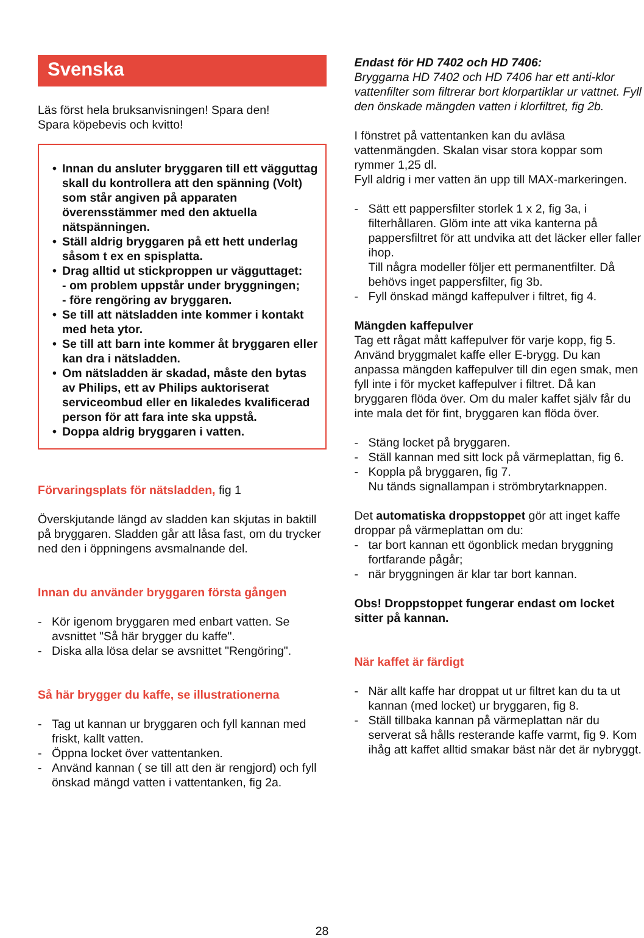Svenska
Läs först hela bruksanvisningen! Spara den!
Spara köpebevis och kvitto!
• Innan du ansluter bryggaren till ett vägguttag skall du kontrollera att den spänning (Volt) som står angiven på apparaten överensstämmer med den aktuella nätspänningen.
• Ställ aldrig bryggaren på ett hett underlag såsom t ex en spisplatta.
• Drag alltid ut stickproppen ur vägguttaget:
- om problem uppstår under bryggningen;
- före rengöring av bryggaren.
• Se till att nätsladden inte kommer i kontakt med heta ytor.
• Se till att barn inte kommer åt bryggaren eller kan dra i nätsladden.
• Om nätsladden är skadad, måste den bytas av Philips, ett av Philips auktoriserat serviceombud eller en likaledes kvalificerad person för att fara inte ska uppstå.
• Doppa aldrig bryggaren i vatten.
Förvaringsplats för nätsladden, fig 1
Överskjutande längd av sladden kan skjutas in baktill på bryggaren. Sladden går att låsa fast, om du trycker ned den i öppningens avsmalnande del.
Innan du använder bryggaren första gången
- Kör igenom bryggaren med enbart vatten. Se avsnittet "Så här brygger du kaffe".
- Diska alla lösa delar se avsnittet "Rengöring".
Så här brygger du kaffe, se illustrationerna
- Tag ut kannan ur bryggaren och fyll kannan med friskt, kallt vatten.
- Öppna locket över vattentanken.
- Använd kannan ( se till att den är rengjord) och fyll önskad mängd vatten i vattentanken, fig 2a.
Endast för HD 7402 och HD 7406:
Bryggarna HD 7402 och HD 7406 har ett anti-klor vattenfilter som filtrerar bort klorpartiklar ur vattnet. Fyll den önskade mängden vatten i klorfiltret, fig 2b.
I fönstret på vattentanken kan du avläsa vattenmängden. Skalan visar stora koppar som rymmer 1,25 dl.
Fyll aldrig i mer vatten än upp till MAX-markeringen.
- Sätt ett pappersfilter storlek 1 x 2, fig 3a, i filterhållaren. Glöm inte att vika kanterna på pappersfiltret för att undvika att det läcker eller faller ihop.
Till några modeller följer ett permanentfilter. Då behövs inget pappersfilter, fig 3b.
- Fyll önskad mängd kaffepulver i filtret, fig 4.
Mängden kaffepulver
Tag ett rågat mått kaffepulver för varje kopp, fig 5. Använd bryggmalet kaffe eller E-brygg. Du kan anpassa mängden kaffepulver till din egen smak, men fyll inte i för mycket kaffepulver i filtret. Då kan bryggaren flöda över. Om du maler kaffet själv får du inte mala det för fint, bryggaren kan flöda över.
- Stäng locket på bryggaren.
- Ställ kannan med sitt lock på värmeplattan, fig 6.
- Koppla på bryggaren, fig 7.
Nu tänds signallampan i strömbrytarknappen.
Det automatiska droppstoppet gör att inget kaffe droppar på värmeplattan om du:
- tar bort kannan ett ögonblick medan bryggning fortfarande pågår;
- när bryggningen är klar tar bort kannan.
Obs! Droppstoppet fungerar endast om locket sitter på kannan.
När kaffet är färdigt
- När allt kaffe har droppat ut ur filtret kan du ta ut kannan (med locket) ur bryggaren, fig 8.
- Ställ tillbaka kannan på värmeplattan när du serverat så hålls resterande kaffe varmt, fig 9. Kom ihåg att kaffet alltid smakar bäst när det är nybryggt.
28